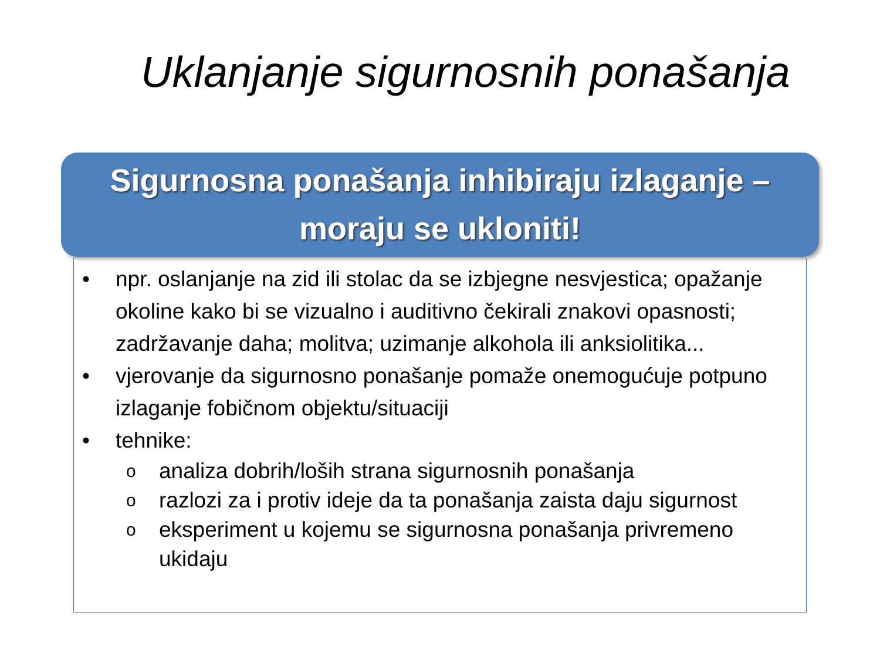Uklanjanje sigurnosnih ponašanja
Sigurnosna ponašanja inhibiraju izlaganje –
moraju se ukloniti!
• npr. oslanjanje na zid ili stolac da se izbjegne nesvjestica; opažanje okoline kako bi se vizualno i auditivno čekirali znakovi opasnosti; zadržavanje daha; molitva; uzimanje alkohola ili anksiolitika...
• vjerovanje da sigurnosno ponašanje pomaže onemogućuje potpuno izlaganje fobičnom objektu/situaciji
• tehnike:
oanaliza dobrih/loših strana sigurnosnih ponašanja
orazlozi za i protiv ideje da ta ponašanja zaista daju sigurnost
oeksperiment u kojemu se sigurnosna ponašanja privremeno ukidaju